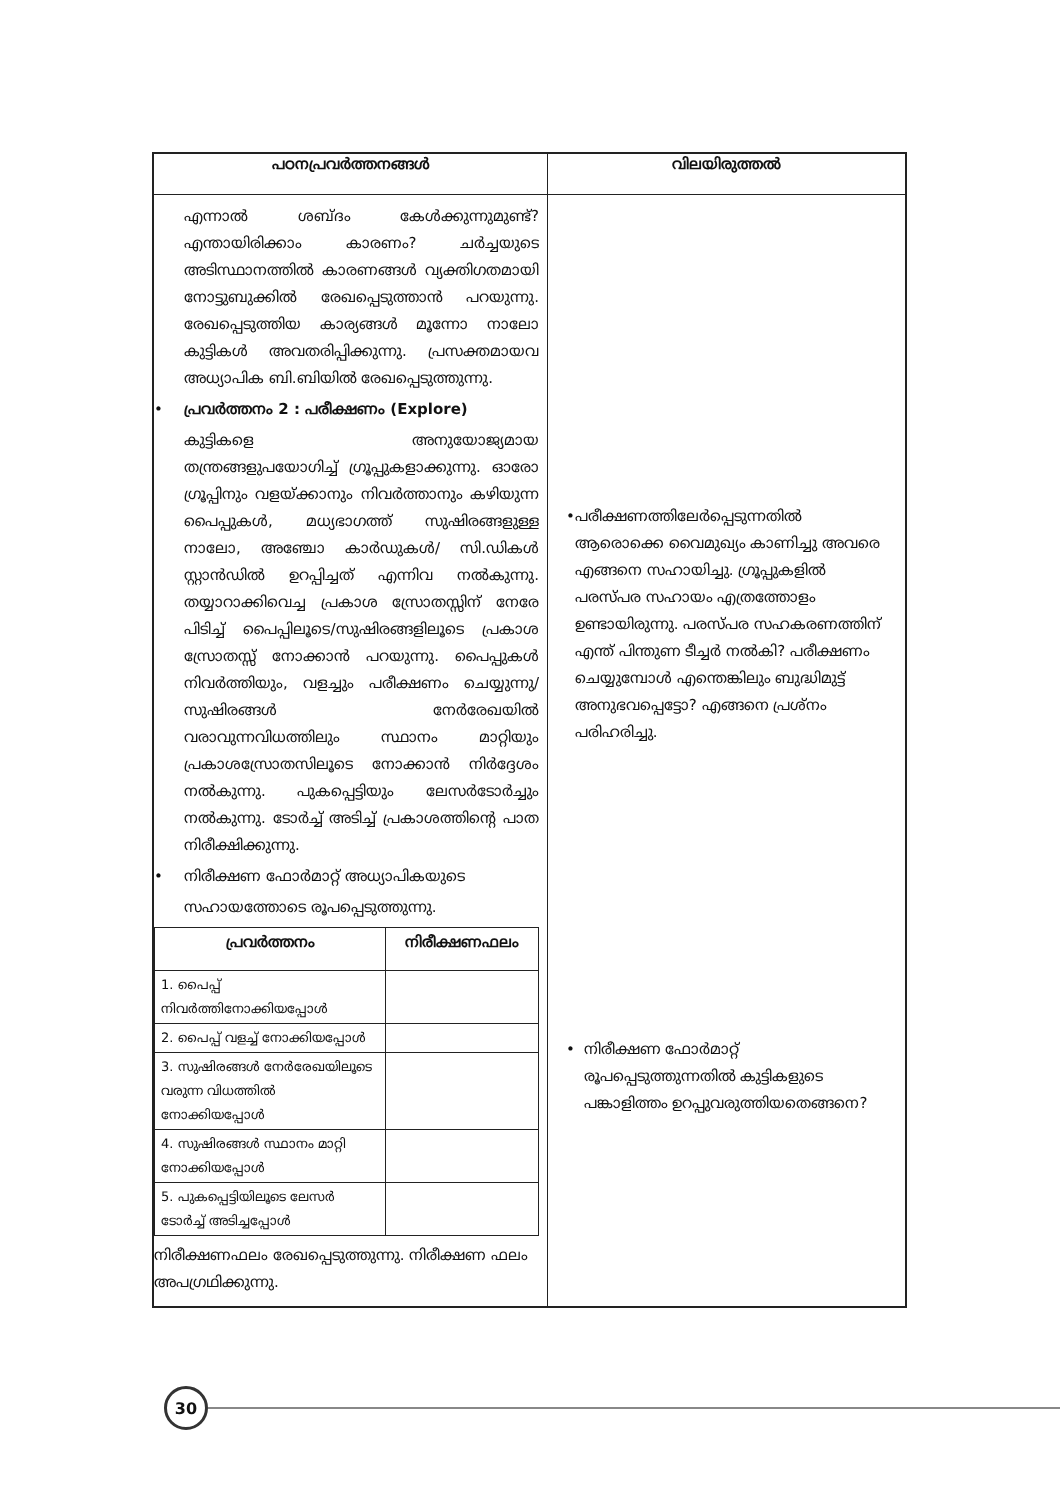| പഠനപ്രവർത്തനങ്ങൾ | വിലയിരുത്തൽ |
| --- | --- |
| എന്നാൽ ശബ്ദം കേൾക്കുന്നുമുണ്ട്? എന്തായിരിക്കാം കാരണം? ചർച്ചയുടെ അടിസ്ഥാനത്തിൽ കാരണങ്ങൾ വ്യക്തിഗതമായി നോട്ടുബുക്കിൽ രേഖപ്പെടുത്താൻ പറയുന്നു. രേഖപ്പെടുത്തിയ കാര്യങ്ങൾ മൂന്നോ നാലോ കുട്ടികൾ അവതരിപ്പിക്കുന്നു. പ്രസക്തമായവ അധ്യാപിക ബി.ബിയിൽ രേഖപ്പെടുത്തുന്നു. • പ്രവർത്തനം 2 : പരീക്ഷണം (Explore) കുട്ടികളെ അനുയോജ്യമായ തന്ത്രങ്ങളുപയോഗിച്ച് ഗ്രൂപ്പുകളാക്കുന്നു. ഓരോ ഗ്രൂപ്പിനും വളയ്ക്കാനും നിവർത്താനും കഴിയുന്ന പൈപ്പുകൾ, മധ്യഭാഗത്ത് സുഷിരങ്ങളുള്ള നാലോ, അഞ്ചോ കാർഡുകൾ/ സി.ഡികൾ സ്റ്റാൻഡിൽ ഉറപ്പിച്ചത് എന്നിവ നൽകുന്നു. തയ്യാറാക്കിവെച്ച പ്രകാശ സ്രോതസ്സിന് നേരേ പിടിച്ച് പൈപ്പിലൂടെ/സുഷിരങ്ങളിലൂടെ പ്രകാശ സ്രോതസ്സ് നോക്കാൻ പറയുന്നു. പൈപ്പുകൾ നിവർത്തിയും, വളച്ചും പരീക്ഷണം ചെയ്യുന്നു/സുഷിരങ്ങൾ നേർരേഖയിൽ വരാവുന്നവിധത്തിലും സ്ഥാനം മാറ്റിയും പ്രകാശസ്രോതസിലൂടെ നോക്കാൻ നിർദ്ദേശം നൽകുന്നു. പുകപ്പെട്ടിയും ലേസർടോർച്ചും നൽകുന്നു. ടോർച്ച് അടിച്ച് പ്രകാശത്തിന്റെ പാത നിരീക്ഷിക്കുന്നു. • നിരീക്ഷണ ഫോർമാറ്റ് അധ്യാപികയുടെ സഹായത്തോടെ രൂപപ്പെടുത്തുന്നു. / പ്രവർത്തനം / നിരീക്ഷണഫലം / / --- / --- / / 1. പൈപ്പ് നിവർത്തിനോക്കിയപ്പോൾ / / / 2. പൈപ്പ് വളച്ച് നോക്കിയപ്പോൾ / / / 3. സുഷിരങ്ങൾ നേർരേഖയിലൂടെ വരുന്ന വിധത്തിൽ നോക്കിയപ്പോൾ / / / 4. സുഷിരങ്ങൾ സ്ഥാനം മാറ്റി നോക്കിയപ്പോൾ / / / 5. പുകപ്പെട്ടിയിലൂടെ ലേസർ ടോർച്ച് അടിച്ചപ്പോൾ / / നിരീക്ഷണഫലം രേഖപ്പെടുത്തുന്നു. നിരീക്ഷണ ഫലം അപഗ്രഥിക്കുന്നു. | • പരീക്ഷണത്തിലേർപ്പെടുന്നതിൽ ആരൊക്കെ വൈമുഖ്യം കാണിച്ചു അവരെ എങ്ങനെ സഹായിച്ചു. ഗ്രൂപ്പുകളിൽ പരസ്പര സഹായം എത്രത്തോളം ഉണ്ടായിരുന്നു. പരസ്പര സഹകരണത്തിന് എന്ത് പിന്തുണ ടീച്ചർ നൽകി? പരീക്ഷണം ചെയ്യുമ്പോൾ എന്തെങ്കിലും ബുദ്ധിമുട്ട് അനുഭവപ്പെട്ടോ? എങ്ങനെ പ്രശ്നം പരിഹരിച്ചു. • നിരീക്ഷണ ഫോർമാറ്റ് രൂപപ്പെടുത്തുന്നതിൽ കുട്ടികളുടെ പങ്കാളിത്തം ഉറപ്പുവരുത്തിയതെങ്ങനെ? |
30